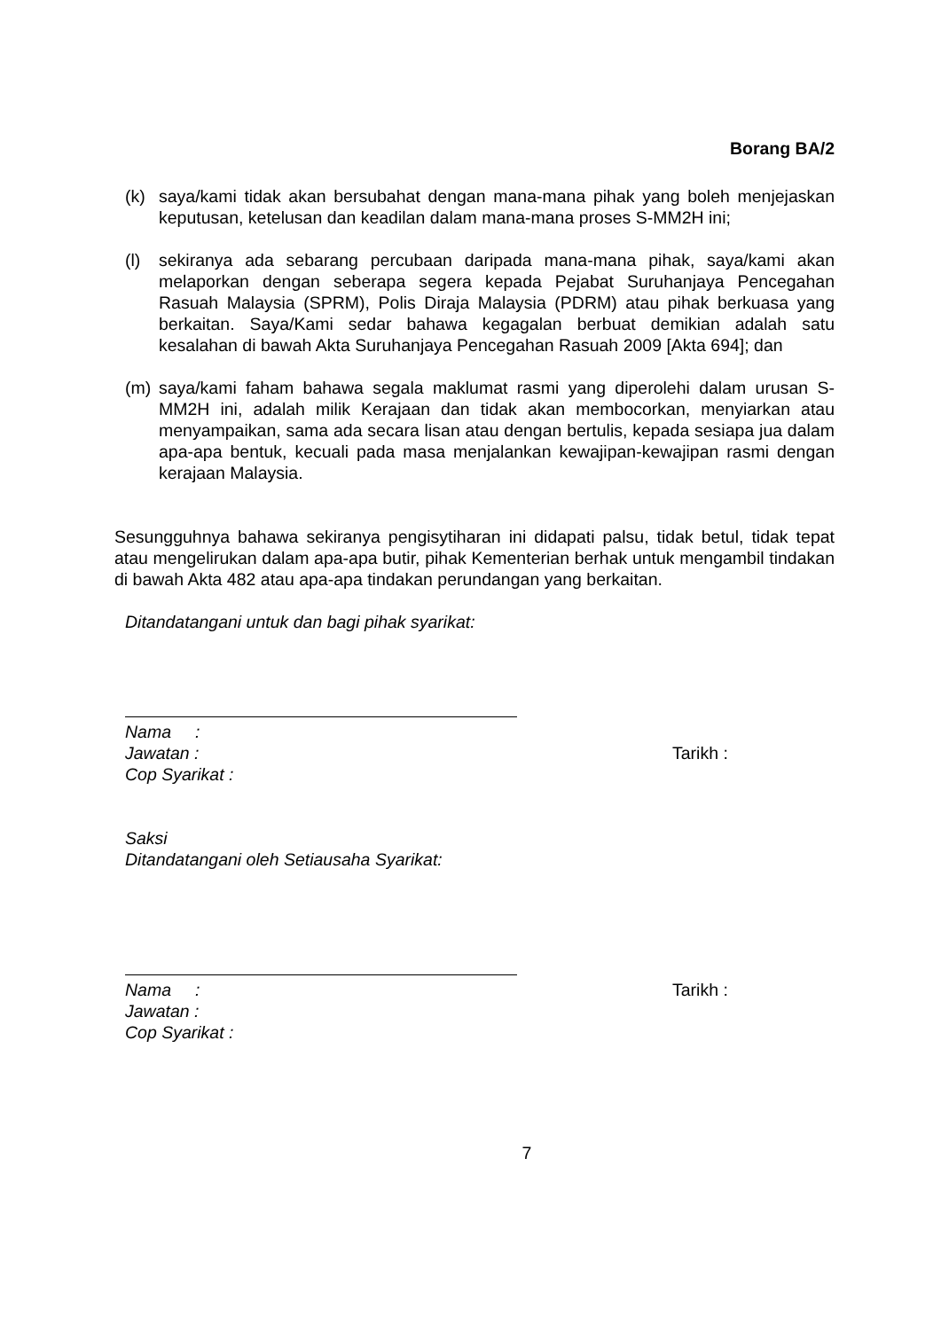Borang BA/2
(k) saya/kami tidak akan bersubahat dengan mana-mana pihak yang boleh menjejaskan keputusan, ketelusan dan keadilan dalam mana-mana proses S-MM2H ini;
(l) sekiranya ada sebarang percubaan daripada mana-mana pihak, saya/kami akan melaporkan dengan seberapa segera kepada Pejabat Suruhanjaya Pencegahan Rasuah Malaysia (SPRM), Polis Diraja Malaysia (PDRM) atau pihak berkuasa yang berkaitan. Saya/Kami sedar bahawa kegagalan berbuat demikian adalah satu kesalahan di bawah Akta Suruhanjaya Pencegahan Rasuah 2009 [Akta 694]; dan
(m) saya/kami faham bahawa segala maklumat rasmi yang diperolehi dalam urusan S-MM2H ini, adalah milik Kerajaan dan tidak akan membocorkan, menyiarkan atau menyampaikan, sama ada secara lisan atau dengan bertulis, kepada sesiapa jua dalam apa-apa bentuk, kecuali pada masa menjalankan kewajipan-kewajipan rasmi dengan kerajaan Malaysia.
Sesungguhnya bahawa sekiranya pengisytiharan ini didapati palsu, tidak betul, tidak tepat atau mengelirukan dalam apa-apa butir, pihak Kementerian berhak untuk mengambil tindakan di bawah Akta 482 atau apa-apa tindakan perundangan yang berkaitan.
Ditandatangani untuk dan bagi pihak syarikat:
Nama :
Jawatan : Tarikh :
Cop Syarikat :
Saksi
Ditandatangani oleh Setiausaha Syarikat:
Nama : Tarikh :
Jawatan :
Cop Syarikat :
7